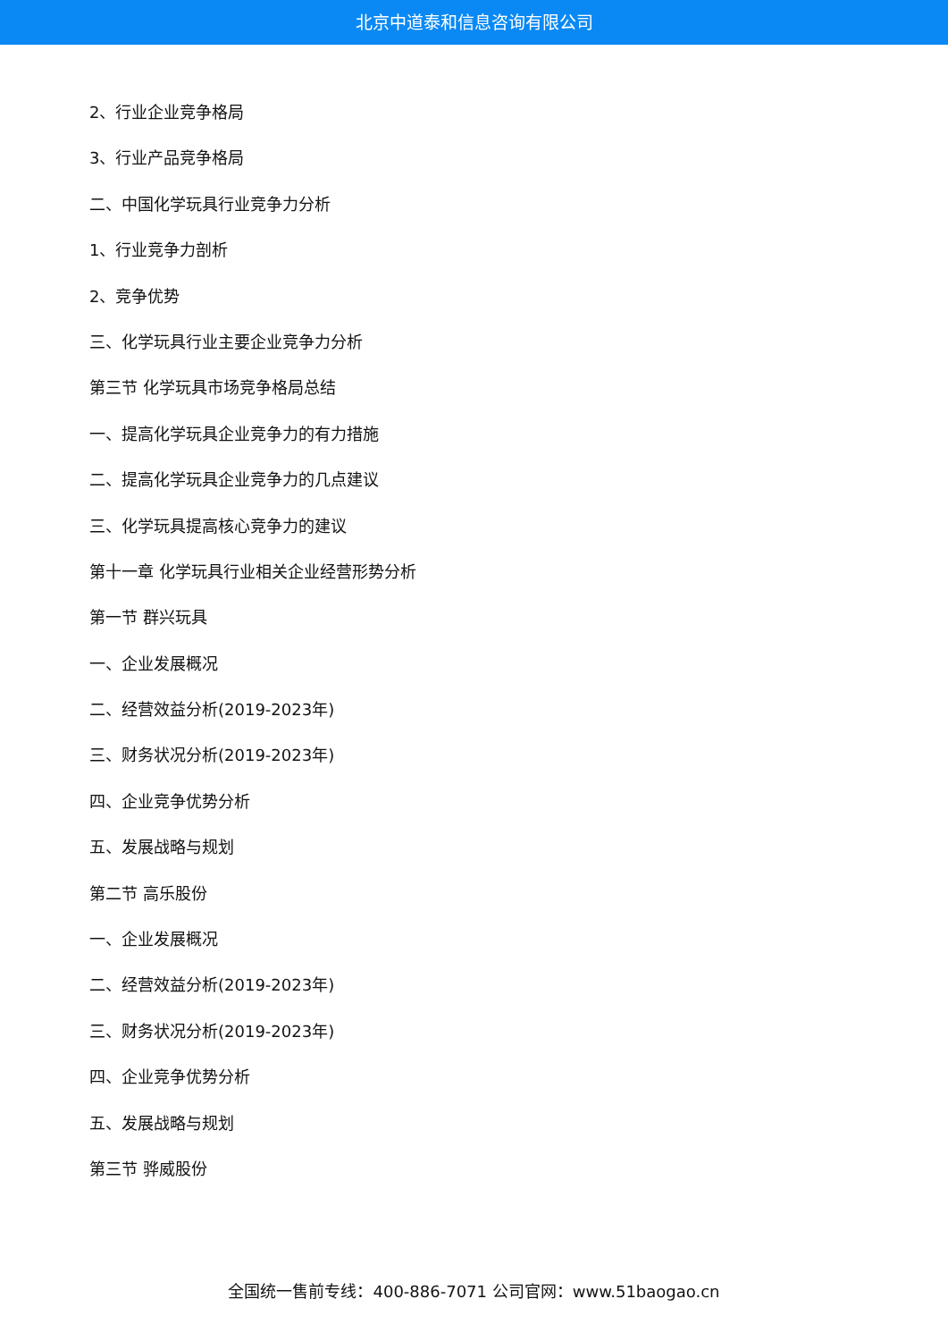北京中道泰和信息咨询有限公司
2、行业企业竞争格局
3、行业产品竞争格局
二、中国化学玩具行业竞争力分析
1、行业竞争力剖析
2、竞争优势
三、化学玩具行业主要企业竞争力分析
第三节 化学玩具市场竞争格局总结
一、提高化学玩具企业竞争力的有力措施
二、提高化学玩具企业竞争力的几点建议
三、化学玩具提高核心竞争力的建议
第十一章 化学玩具行业相关企业经营形势分析
第一节 群兴玩具
一、企业发展概况
二、经营效益分析(2019-2023年)
三、财务状况分析(2019-2023年)
四、企业竞争优势分析
五、发展战略与规划
第二节 高乐股份
一、企业发展概况
二、经营效益分析(2019-2023年)
三、财务状况分析(2019-2023年)
四、企业竞争优势分析
五、发展战略与规划
第三节 骅威股份
全国统一售前专线：400-886-7071 公司官网：www.51baogao.cn